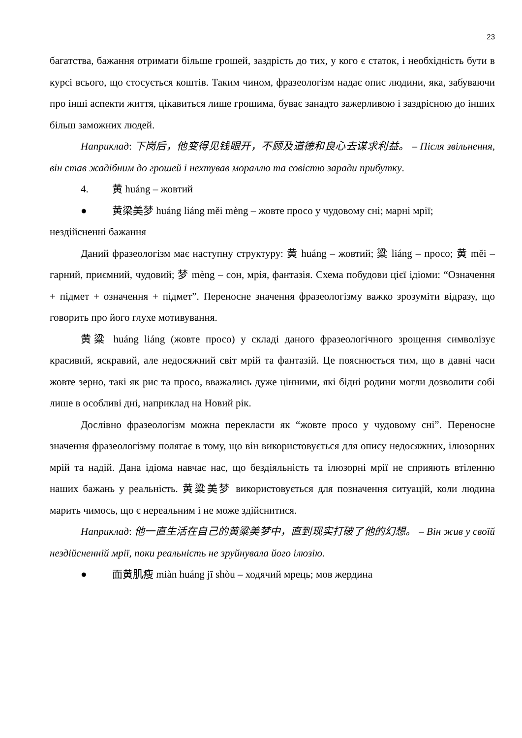23
багатства, бажання отримати більше грошей, заздрість до тих, у кого є статок, і необхідність бути в курсі всього, що стосується коштів. Таким чином, фразеологізм надає опис людини, яка, забуваючи про інші аспекти життя, цікавиться лише грошима, буває занадто зажерливою і заздрісною до інших більш заможних людей.
Наприклад: 下岗后，他变得见钱眼开，不顾及道德和良心去谋求利益。 – Після звільнення, він став жадібним до грошей і нехтував мораллю та совістю заради прибутку.
4. 黄 huáng – жовтий
● 黄梁美梦 huáng liáng měi mèng – жовте просо у чудовому сні; марні мрії;
нездійсненні бажання
Даний фразеологізм має наступну структуру: 黄 huáng – жовтий; 粱 liáng – просо; 黄 měi – гарний, приємний, чудовий; 梦 mèng – сон, мрія, фантазія. Схема побудови цієї ідіоми: “Означення + підмет + означення + підмет”. Переносне значення фразеологізму важко зрозуміти відразу, що говорить про його глухе мотивування.
黄粱 huáng liáng (жовте просо) у складі даного фразеологічного зрощення символізує красивий, яскравий, але недосяжний світ мрій та фантазій. Це пояснюється тим, що в давні часи жовте зерно, такі як рис та просо, вважались дуже цінними, які бідні родини могли дозволити собі лише в особливі дні, наприклад на Новий рік.
Дослівно фразеологізм можна перекласти як “жовте просо у чудовому сні”. Переносне значення фразеологізму полягає в тому, що він використовується для опису недосяжних, ілюзорних мрій та надій. Дана ідіома навчає нас, що бездіяльність та ілюзорні мрії не сприяють втіленню наших бажань у реальність. 黄粱美梦 використовується для позначення ситуацій, коли людина марить чимось, що є нереальним і не може здійснитися.
Наприклад: 他一直生活在自己的黄粱美梦中，直到现实打破了他的幻想。 – Він жив у своїй нездійсненній мрії, поки реальність не зруйнувала його ілюзію.
● 面黄肌瘦 miàn huáng jī shòu – ходячий мрець; мов жердина